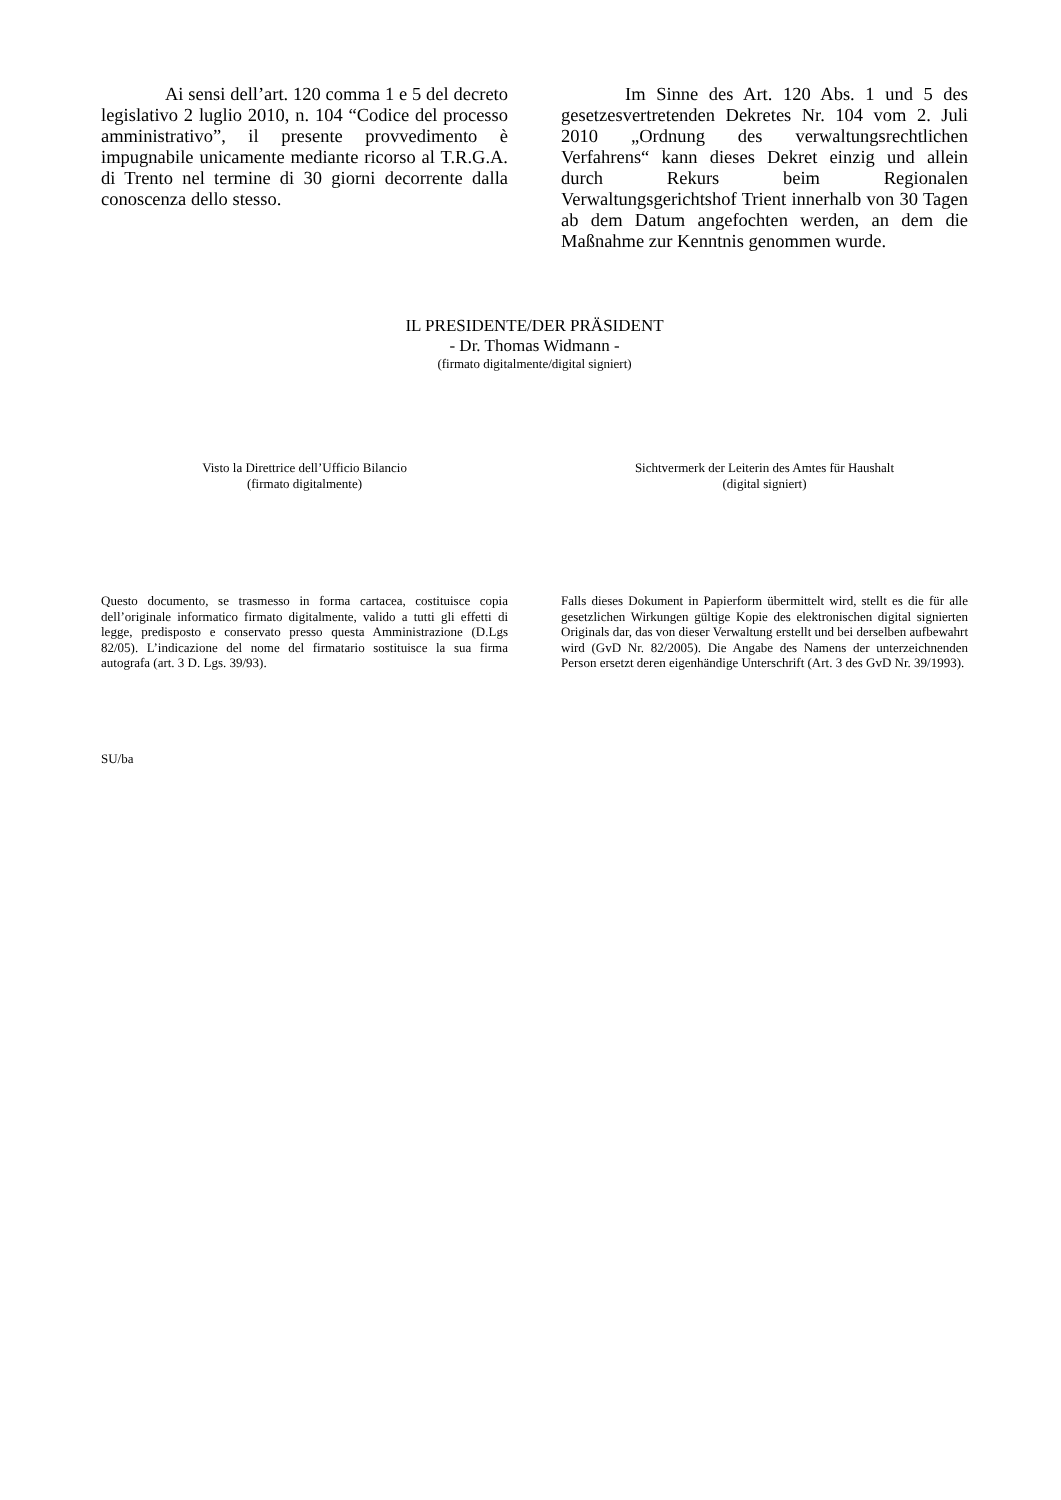Ai sensi dell’art. 120 comma 1 e 5 del decreto legislativo 2 luglio 2010, n. 104 “Codice del processo amministrativo”, il presente provvedimento è impugnabile unicamente mediante ricorso al T.R.G.A. di Trento nel termine di 30 giorni decorrente dalla conoscenza dello stesso.
Im Sinne des Art. 120 Abs. 1 und 5 des gesetzesvertretenden Dekretes Nr. 104 vom 2. Juli 2010 „Ordnung des verwaltungsrechtlichen Verfahrens“ kann dieses Dekret einzig und allein durch Rekurs beim Regionalen Verwaltungsgerichtshof Trient innerhalb von 30 Tagen ab dem Datum angefochten werden, an dem die Maßnahme zur Kenntnis genommen wurde.
IL PRESIDENTE/DER PRÄSIDENT
- Dr. Thomas Widmann -
(firmato digitalmente/digital signiert)
Visto la Direttrice dell’Ufficio Bilancio
(firmato digitalmente)
Sichtvermerk der Leiterin des Amtes für Haushalt
(digital signiert)
Questo documento, se trasmesso in forma cartacea, costituisce copia dell’originale informatico firmato digitalmente, valido a tutti gli effetti di legge, predisposto e conservato presso questa Amministrazione (D.Lgs 82/05). L’indicazione del nome del firmatario sostituisce la sua firma autografa (art. 3 D. Lgs. 39/93).
Falls dieses Dokument in Papierform übermittelt wird, stellt es die für alle gesetzlichen Wirkungen gültige Kopie des elektronischen digital signierten Originals dar, das von dieser Verwaltung erstellt und bei derselben aufbewahrt wird (GvD Nr. 82/2005). Die Angabe des Namens der unterzeichnenden Person ersetzt deren eigenhändige Unterschrift (Art. 3 des GvD Nr. 39/1993).
SU/ba